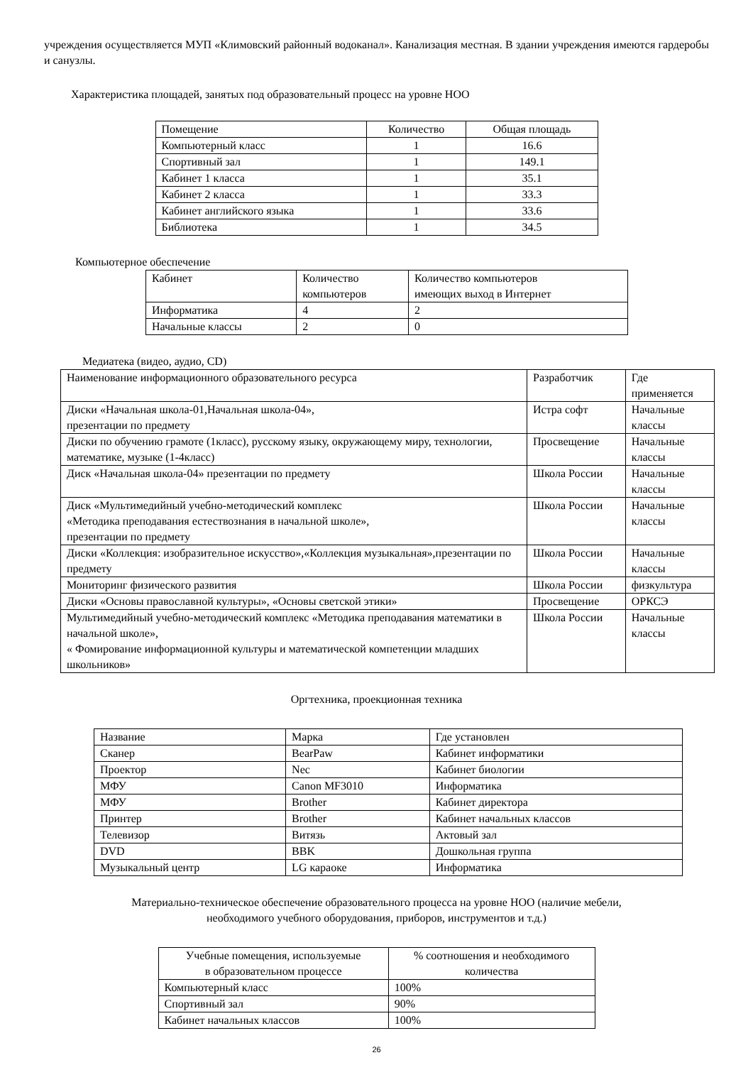учреждения осуществляется МУП «Климовский районный водоканал». Канализация местная. В здании учреждения имеются гардеробы и санузлы.
Характеристика площадей, занятых под образовательный процесс на уровне НОО
| Помещение | Количество | Общая площадь |
| --- | --- | --- |
| Компьютерный класс | 1 | 16.6 |
| Спортивный зал | 1 | 149.1 |
| Кабинет 1 класса | 1 | 35.1 |
| Кабинет 2 класса | 1 | 33.3 |
| Кабинет английского языка | 1 | 33.6 |
| Библиотека | 1 | 34.5 |
Компьютерное обеспечение
| Кабинет | Количество компьютеров | Количество компьютеров имеющих выход в Интернет |
| --- | --- | --- |
| Информатика | 4 | 2 |
| Начальные классы | 2 | 0 |
Медиатека (видео, аудио, CD)
| Наименование информационного образовательного ресурса | Разработчик | Где применяется |
| --- | --- | --- |
| Диски «Начальная школа-01,Начальная школа-04», презентации по предмету | Истра софт | Начальные классы |
| Диски по обучению грамоте (1класс), русскому языку, окружающему миру, технологии, математике, музыке (1-4класс) | Просвещение | Начальные классы |
| Диск «Начальная школа-04» презентации по предмету | Школа России | Начальные классы |
| Диск «Мультимедийный учебно-методический комплекс «Методика преподавания естествознания в начальной школе», презентации по предмету | Школа России | Начальные классы |
| Диски «Коллекция: изобразительное искусство»,«Коллекция музыкальная»,презентации по предмету | Школа России | Начальные классы |
| Мониторинг физического развития | Школа России | физкультура |
| Диски «Основы православной культуры», «Основы светской этики» | Просвещение | ОРКСЭ |
| Мультимедийный учебно-методический комплекс «Методика преподавания математики в начальной школе», « Фомирование информационной культуры и математической компетенции младших школьников» | Школа России | Начальные классы |
Оргтехника, проекционная техника
| Название | Марка | Где установлен |
| --- | --- | --- |
| Сканер | BearPaw | Кабинет информатики |
| Проектор | Nec | Кабинет биологии |
| МФУ | Canon MF3010 | Информатика |
| МФУ | Brother | Кабинет директора |
| Принтер | Brother | Кабинет начальных классов |
| Телевизор | Витязь | Актовый зал |
| DVD | BBK | Дошкольная группа |
| Музыкальный центр | LG караоке | Информатика |
Материально-техническое обеспечение образовательного процесса на уровне НОО (наличие мебели,
необходимого учебного оборудования, приборов, инструментов и т.д.)
| Учебные помещения, используемые в образовательном процессе | % соотношения и необходимого количества |
| --- | --- |
| Компьютерный класс | 100% |
| Спортивный зал | 90% |
| Кабинет начальных классов | 100% |
26